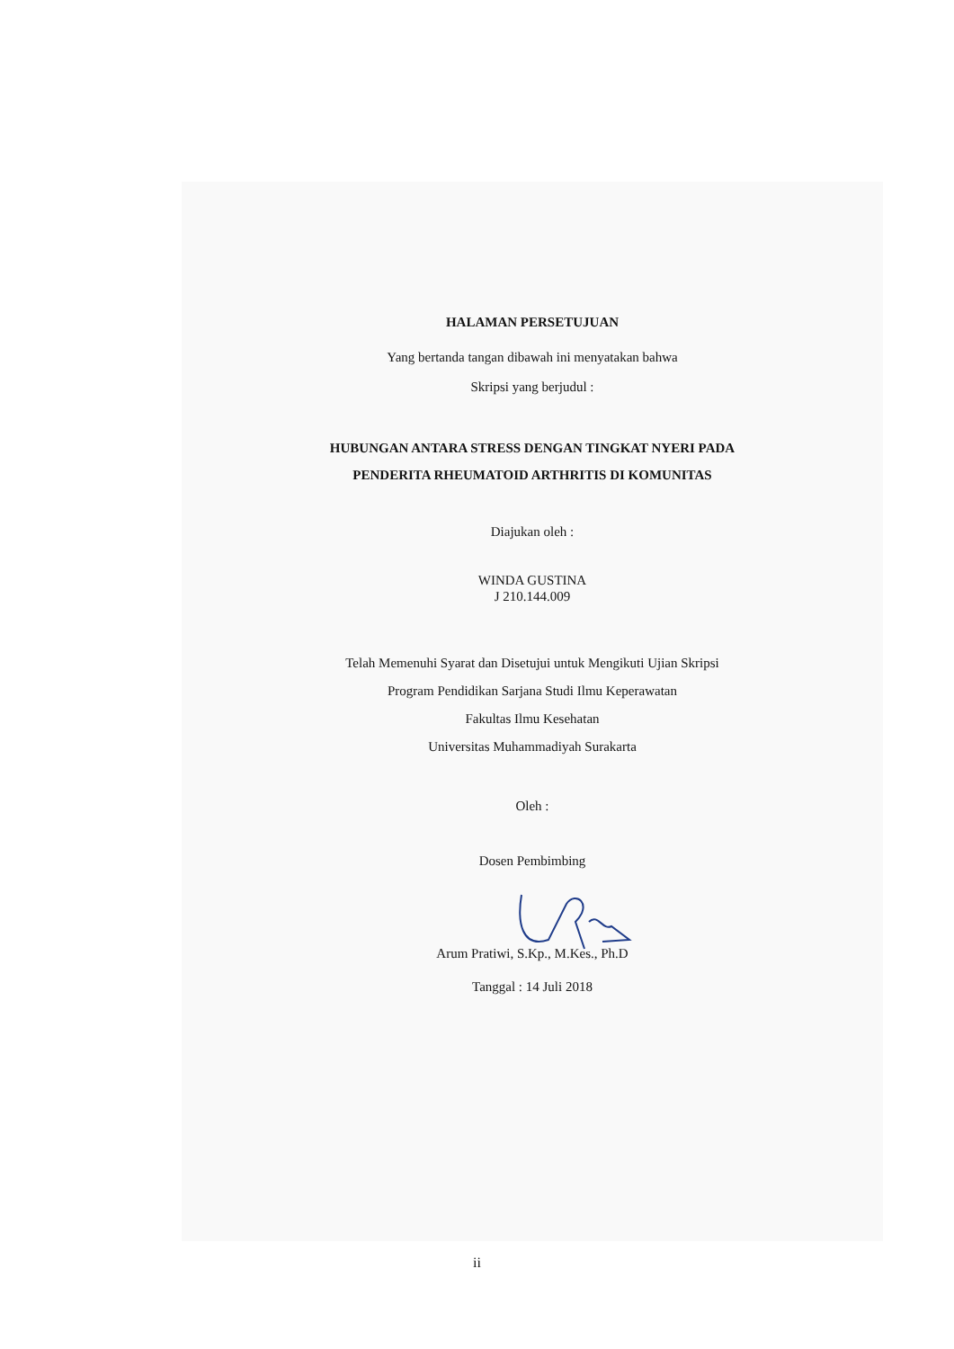HALAMAN PERSETUJUAN
Yang bertanda tangan dibawah ini menyatakan bahwa
Skripsi yang berjudul :
HUBUNGAN ANTARA STRESS DENGAN TINGKAT NYERI PADA
PENDERITA RHEUMATOID ARTHRITIS DI KOMUNITAS
Diajukan oleh :
WINDA GUSTINA
J 210.144.009
Telah Memenuhi Syarat dan Disetujui untuk Mengikuti Ujian Skripsi
Program Pendidikan Sarjana Studi Ilmu Keperawatan
Fakultas Ilmu Kesehatan
Universitas Muhammadiyah Surakarta
Oleh :
Dosen Pembimbing
Arum Pratiwi, S.Kp., M.Kes., Ph.D
Tanggal : 14 Juli 2018
ii